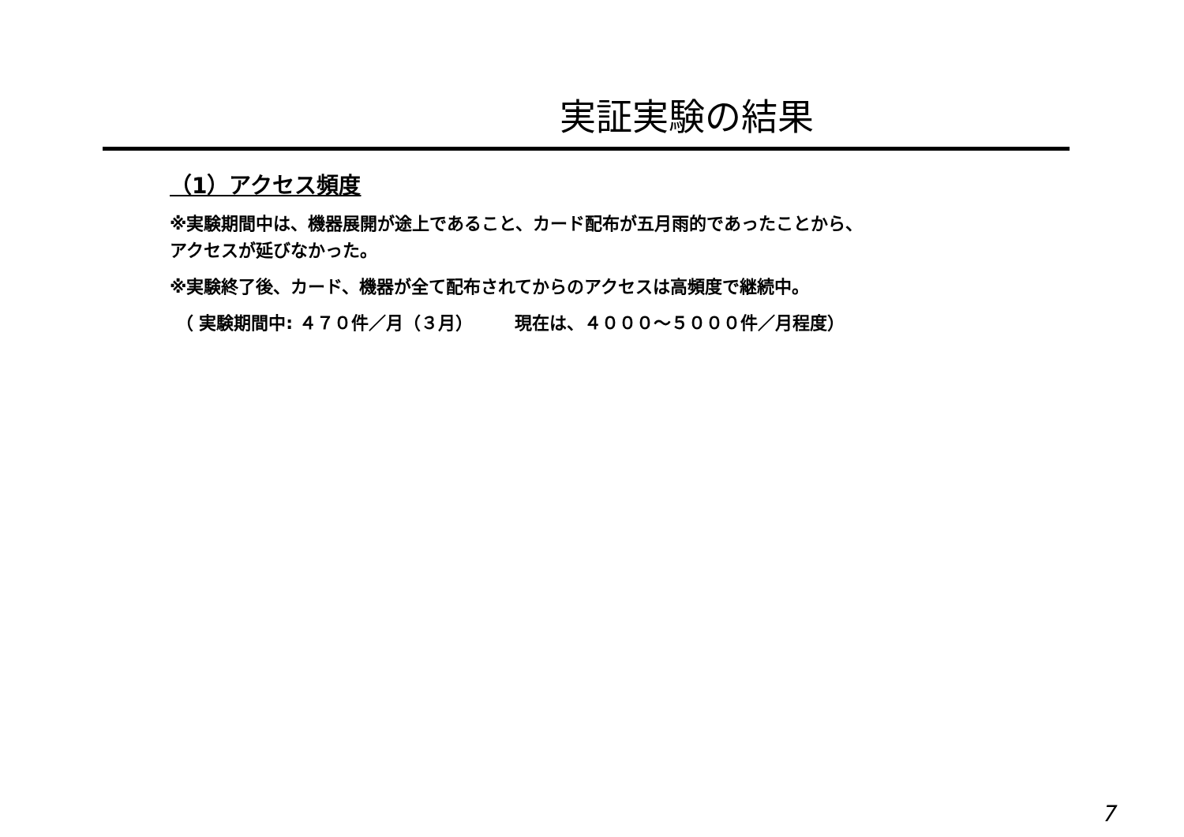実証実験の結果
（1）アクセス頻度
※実験期間中は、機器展開が途上であること、カード配布が五月雨的であったことから、
アクセスが延びなかった。
※実験終了後、カード、機器が全て配布されてからのアクセスは高頻度で継続中。
（ 実験期間中: ４７０件／月（３月） 現在は、４０００～５０００件／月程度）
7